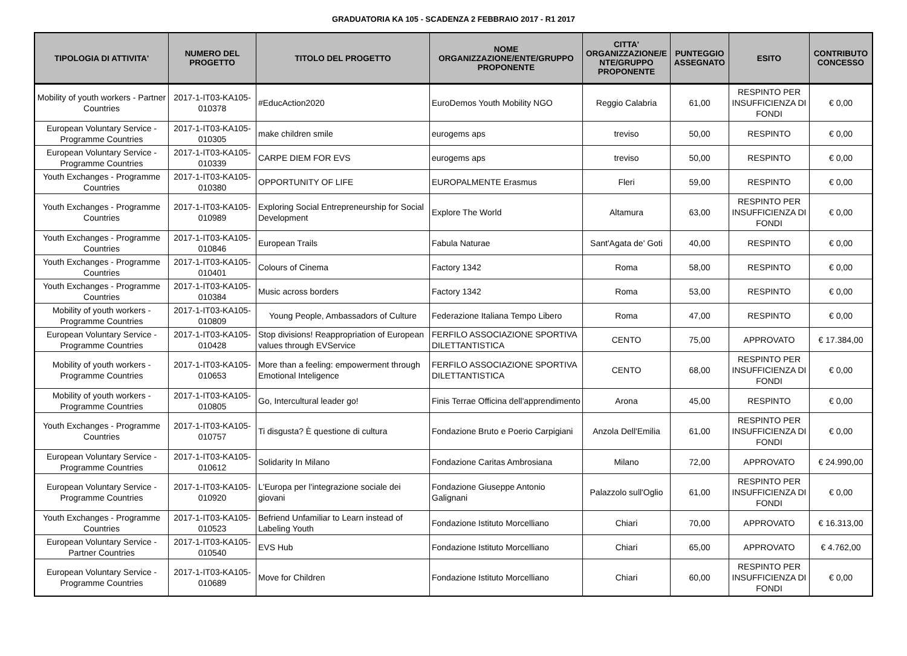GRADUATORIA KA 105 - SCADENZA 2 FEBBRAIO 2017 - R1 2017
| TIPOLOGIA DI ATTIVITA' | NUMERO DEL PROGETTO | TITOLO DEL PROGETTO | NOME ORGANIZZAZIONE/ENTE/GRUPPO PROPONENTE | CITTA' ORGANIZZAZIONE/E NTE/GRUPPO PROPONENTE | PUNTEGGIO ASSEGNATO | ESITO | CONTRIBUTO CONCESSO |
| --- | --- | --- | --- | --- | --- | --- | --- |
| Mobility of youth workers - Partner Countries | 2017-1-IT03-KA105-010378 | #EducAction2020 | EuroDemos Youth Mobility NGO | Reggio Calabria | 61,00 | RESPINTO PER INSUFFICIENZA DI FONDI | € 0,00 |
| European Voluntary Service - Programme Countries | 2017-1-IT03-KA105-010305 | make children smile | eurogems aps | treviso | 50,00 | RESPINTO | € 0,00 |
| European Voluntary Service - Programme Countries | 2017-1-IT03-KA105-010339 | CARPE DIEM FOR EVS | eurogems aps | treviso | 50,00 | RESPINTO | € 0,00 |
| Youth Exchanges - Programme Countries | 2017-1-IT03-KA105-010380 | OPPORTUNITY OF LIFE | EUROPALMENTE Erasmus | Fleri | 59,00 | RESPINTO | € 0,00 |
| Youth Exchanges - Programme Countries | 2017-1-IT03-KA105-010989 | Exploring Social Entrepreneurship for Social Development | Explore The World | Altamura | 63,00 | RESPINTO PER INSUFFICIENZA DI FONDI | € 0,00 |
| Youth Exchanges - Programme Countries | 2017-1-IT03-KA105-010846 | European Trails | Fabula Naturae | Sant'Agata de' Goti | 40,00 | RESPINTO | € 0,00 |
| Youth Exchanges - Programme Countries | 2017-1-IT03-KA105-010401 | Colours of Cinema | Factory 1342 | Roma | 58,00 | RESPINTO | € 0,00 |
| Youth Exchanges - Programme Countries | 2017-1-IT03-KA105-010384 | Music across borders | Factory 1342 | Roma | 53,00 | RESPINTO | € 0,00 |
| Mobility of youth workers - Programme Countries | 2017-1-IT03-KA105-010809 | Young People, Ambassadors of Culture | Federazione Italiana Tempo Libero | Roma | 47,00 | RESPINTO | € 0,00 |
| European Voluntary Service - Programme Countries | 2017-1-IT03-KA105-010428 | Stop divisions! Reappropriation of European values through EVService | FERFILO ASSOCIAZIONE SPORTIVA DILETTANTISTICA | CENTO | 75,00 | APPROVATO | € 17.384,00 |
| Mobility of youth workers - Programme Countries | 2017-1-IT03-KA105-010653 | More than a feeling: empowerment through Emotional Inteligence | FERFILO ASSOCIAZIONE SPORTIVA DILETTANTISTICA | CENTO | 68,00 | RESPINTO PER INSUFFICIENZA DI FONDI | € 0,00 |
| Mobility of youth workers - Programme Countries | 2017-1-IT03-KA105-010805 | Go, Intercultural leader go! | Finis Terrae Officina dell'apprendimento | Arona | 45,00 | RESPINTO | € 0,00 |
| Youth Exchanges - Programme Countries | 2017-1-IT03-KA105-010757 | Ti disgusta? È questione di cultura | Fondazione Bruto e Poerio Carpigiani | Anzola Dell'Emilia | 61,00 | RESPINTO PER INSUFFICIENZA DI FONDI | € 0,00 |
| European Voluntary Service - Programme Countries | 2017-1-IT03-KA105-010612 | Solidarity In Milano | Fondazione Caritas Ambrosiana | Milano | 72,00 | APPROVATO | € 24.990,00 |
| European Voluntary Service - Programme Countries | 2017-1-IT03-KA105-010920 | L'Europa per l'integrazione sociale dei giovani | Fondazione Giuseppe Antonio Galignani | Palazzolo sull'Oglio | 61,00 | RESPINTO PER INSUFFICIENZA DI FONDI | € 0,00 |
| Youth Exchanges - Programme Countries | 2017-1-IT03-KA105-010523 | Befriend Unfamiliar to Learn instead of Labeling Youth | Fondazione Istituto Morcelliano | Chiari | 70,00 | APPROVATO | € 16.313,00 |
| European Voluntary Service - Partner Countries | 2017-1-IT03-KA105-010540 | EVS Hub | Fondazione Istituto Morcelliano | Chiari | 65,00 | APPROVATO | € 4.762,00 |
| European Voluntary Service - Programme Countries | 2017-1-IT03-KA105-010689 | Move for Children | Fondazione Istituto Morcelliano | Chiari | 60,00 | RESPINTO PER INSUFFICIENZA DI FONDI | € 0,00 |